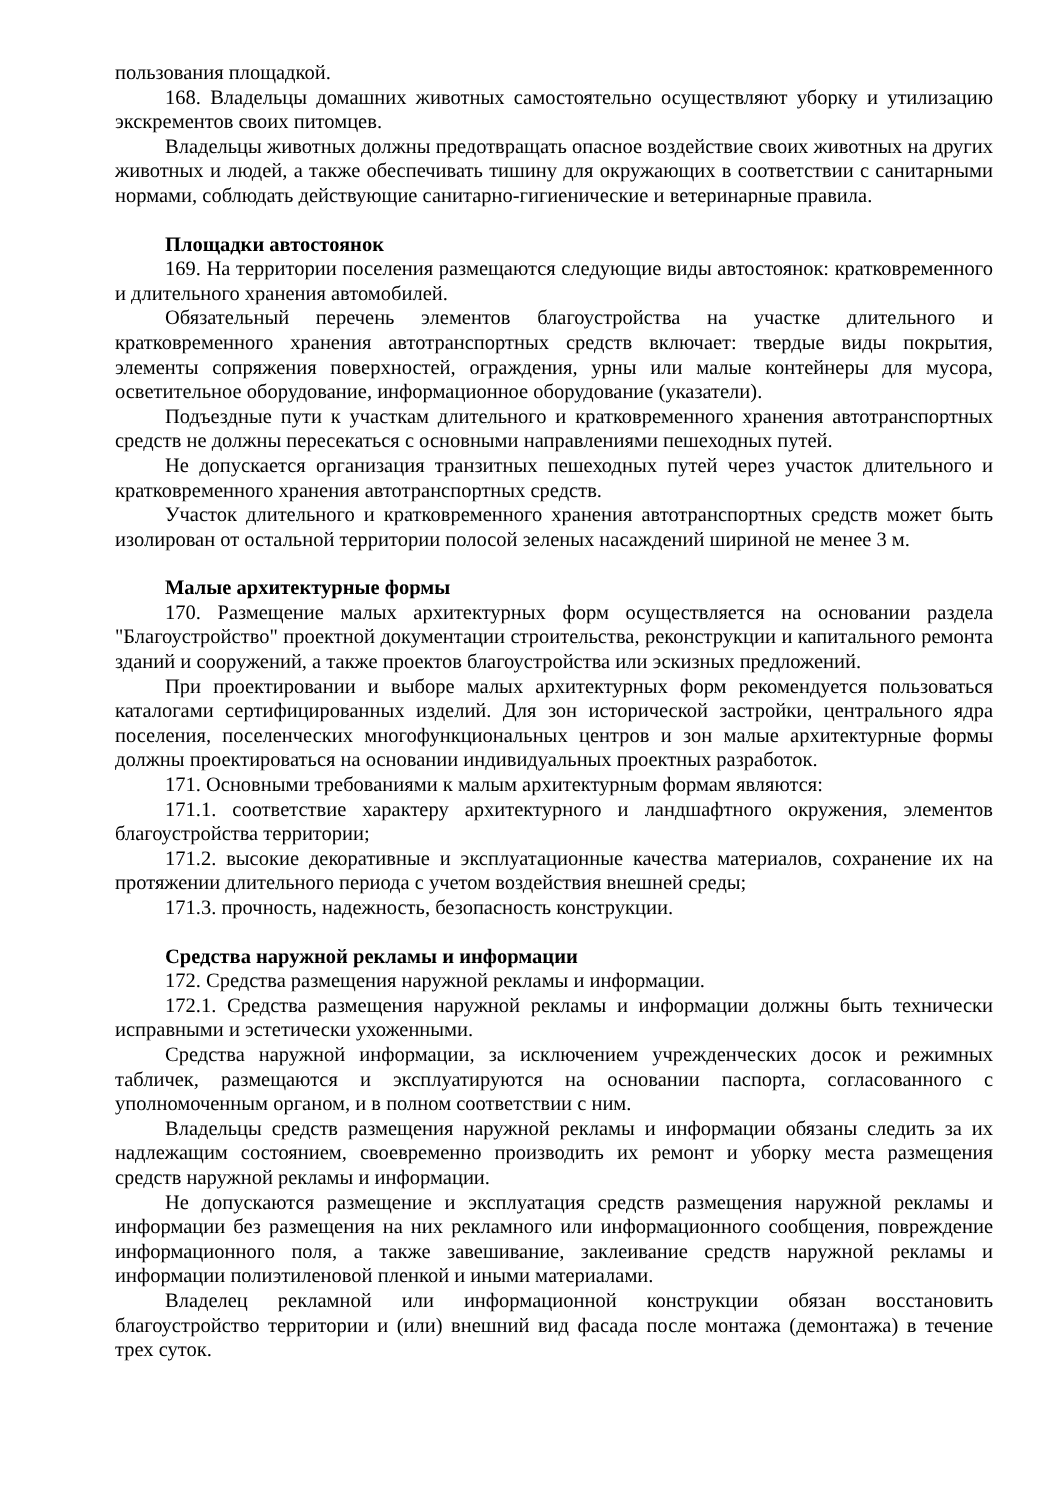пользования площадкой.
168. Владельцы домашних животных самостоятельно осуществляют уборку и утилизацию экскрементов своих питомцев.
Владельцы животных должны предотвращать опасное воздействие своих животных на других животных и людей, а также обеспечивать тишину для окружающих в соответствии с санитарными нормами, соблюдать действующие санитарно-гигиенические и ветеринарные правила.
Площадки автостоянок
169. На территории поселения размещаются следующие виды автостоянок: кратковременного и длительного хранения автомобилей.
Обязательный перечень элементов благоустройства на участке длительного и кратковременного хранения автотранспортных средств включает: твердые виды покрытия, элементы сопряжения поверхностей, ограждения, урны или малые контейнеры для мусора, осветительное оборудование, информационное оборудование (указатели).
Подъездные пути к участкам длительного и кратковременного хранения автотранспортных средств не должны пересекаться с основными направлениями пешеходных путей.
Не допускается организация транзитных пешеходных путей через участок длительного и кратковременного хранения автотранспортных средств.
Участок длительного и кратковременного хранения автотранспортных средств может быть изолирован от остальной территории полосой зеленых насаждений шириной не менее 3 м.
Малые архитектурные формы
170. Размещение малых архитектурных форм осуществляется на основании раздела "Благоустройство" проектной документации строительства, реконструкции и капитального ремонта зданий и сооружений, а также проектов благоустройства или эскизных предложений.
При проектировании и выборе малых архитектурных форм рекомендуется пользоваться каталогами сертифицированных изделий. Для зон исторической застройки, центрального ядра поселения, поселенческих многофункциональных центров и зон малые архитектурные формы должны проектироваться на основании индивидуальных проектных разработок.
171. Основными требованиями к малым архитектурным формам являются:
171.1. соответствие характеру архитектурного и ландшафтного окружения, элементов благоустройства территории;
171.2. высокие декоративные и эксплуатационные качества материалов, сохранение их на протяжении длительного периода с учетом воздействия внешней среды;
171.3. прочность, надежность, безопасность конструкции.
Средства наружной рекламы и информации
172. Средства размещения наружной рекламы и информации.
172.1. Средства размещения наружной рекламы и информации должны быть технически исправными и эстетически ухоженными.
Средства наружной информации, за исключением учрежденческих досок и режимных табличек, размещаются и эксплуатируются на основании паспорта, согласованного с уполномоченным органом, и в полном соответствии с ним.
Владельцы средств размещения наружной рекламы и информации обязаны следить за их надлежащим состоянием, своевременно производить их ремонт и уборку места размещения средств наружной рекламы и информации.
Не допускаются размещение и эксплуатация средств размещения наружной рекламы и информации без размещения на них рекламного или информационного сообщения, повреждение информационного поля, а также завешивание, заклеивание средств наружной рекламы и информации полиэтиленовой пленкой и иными материалами.
Владелец рекламной или информационной конструкции обязан восстановить благоустройство территории и (или) внешний вид фасада после монтажа (демонтажа) в течение трех суток.